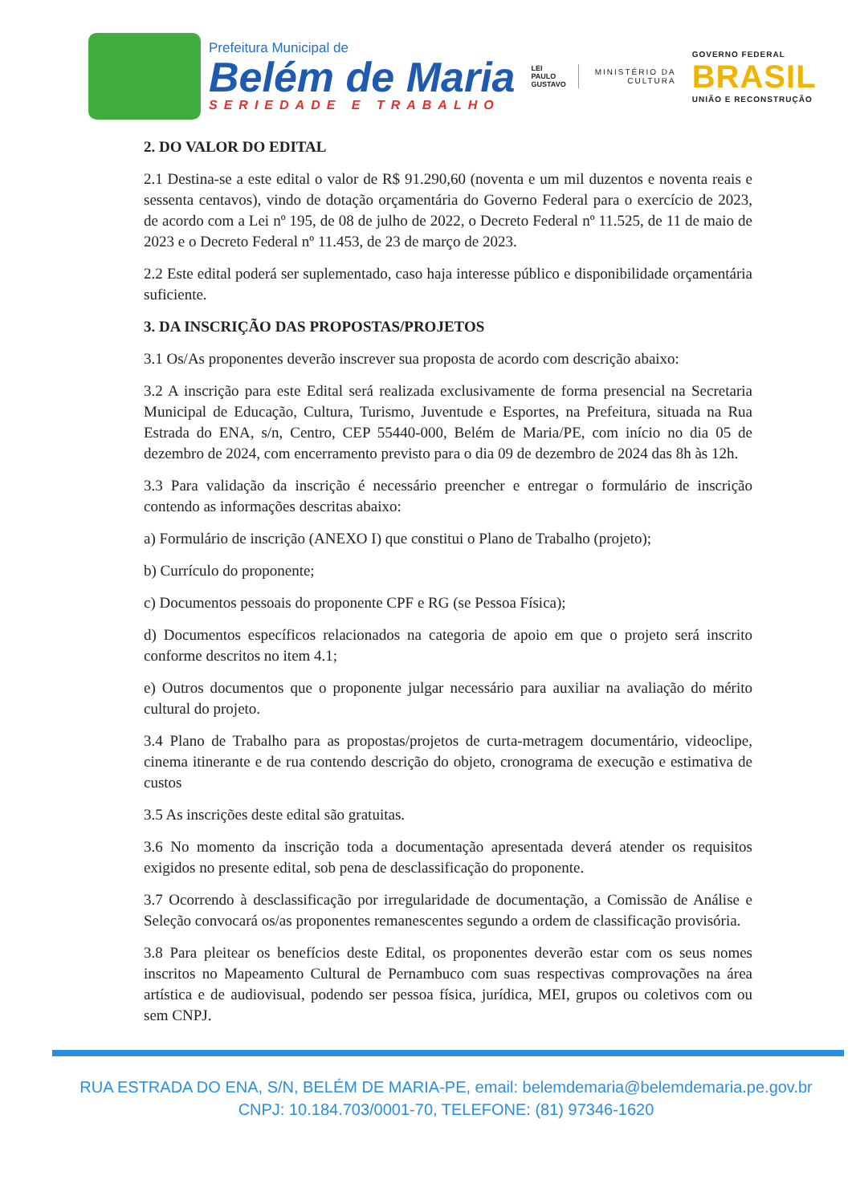Prefeitura Municipal de
Belém de Maria
SERIEDADE E TRABALHO
LEI
PAULO
GUSTAVO
MINISTÉRIO DA
CULTURA
GOVERNO FEDERAL
BRASIL
UNIÃO E RECONSTRUÇÃO
2. DO VALOR DO EDITAL
2.1 Destina-se a este edital o valor de R$ 91.290,60 (noventa e um mil duzentos e noventa reais e sessenta centavos), vindo de dotação orçamentária do Governo Federal para o exercício de 2023, de acordo com a Lei nº 195, de 08 de julho de 2022, o Decreto Federal nº 11.525, de 11 de maio de 2023 e o Decreto Federal nº 11.453, de 23 de março de 2023.
2.2 Este edital poderá ser suplementado, caso haja interesse público e disponibilidade orçamentária suficiente.
3. DA INSCRIÇÃO DAS PROPOSTAS/PROJETOS
3.1 Os/As proponentes deverão inscrever sua proposta de acordo com descrição abaixo:
3.2 A inscrição para este Edital será realizada exclusivamente de forma presencial na Secretaria Municipal de Educação, Cultura, Turismo, Juventude e Esportes, na Prefeitura, situada na Rua Estrada do ENA, s/n, Centro, CEP 55440-000, Belém de Maria/PE, com início no dia 05 de dezembro de 2024, com encerramento previsto para o dia 09 de dezembro de 2024 das 8h às 12h.
3.3 Para validação da inscrição é necessário preencher e entregar o formulário de inscrição contendo as informações descritas abaixo:
a) Formulário de inscrição (ANEXO I) que constitui o Plano de Trabalho (projeto);
b) Currículo do proponente;
c) Documentos pessoais do proponente CPF e RG (se Pessoa Física);
d) Documentos específicos relacionados na categoria de apoio em que o projeto será inscrito conforme descritos no item 4.1;
e) Outros documentos que o proponente julgar necessário para auxiliar na avaliação do mérito cultural do projeto.
3.4 Plano de Trabalho para as propostas/projetos de curta-metragem documentário, videoclipe, cinema itinerante e de rua contendo descrição do objeto, cronograma de execução e estimativa de custos
3.5 As inscrições deste edital são gratuitas.
3.6 No momento da inscrição toda a documentação apresentada deverá atender os requisitos exigidos no presente edital, sob pena de desclassificação do proponente.
3.7 Ocorrendo à desclassificação por irregularidade de documentação, a Comissão de Análise e Seleção convocará os/as proponentes remanescentes segundo a ordem de classificação provisória.
3.8 Para pleitear os benefícios deste Edital, os proponentes deverão estar com os seus nomes inscritos no Mapeamento Cultural de Pernambuco com suas respectivas comprovações na área artística e de audiovisual, podendo ser pessoa física, jurídica, MEI, grupos ou coletivos com ou sem CNPJ.
RUA ESTRADA DO ENA, S/N, BELÉM DE MARIA-PE, email: belemdemaria@belemdemaria.pe.gov.br
CNPJ: 10.184.703/0001-70, TELEFONE: (81) 97346-1620